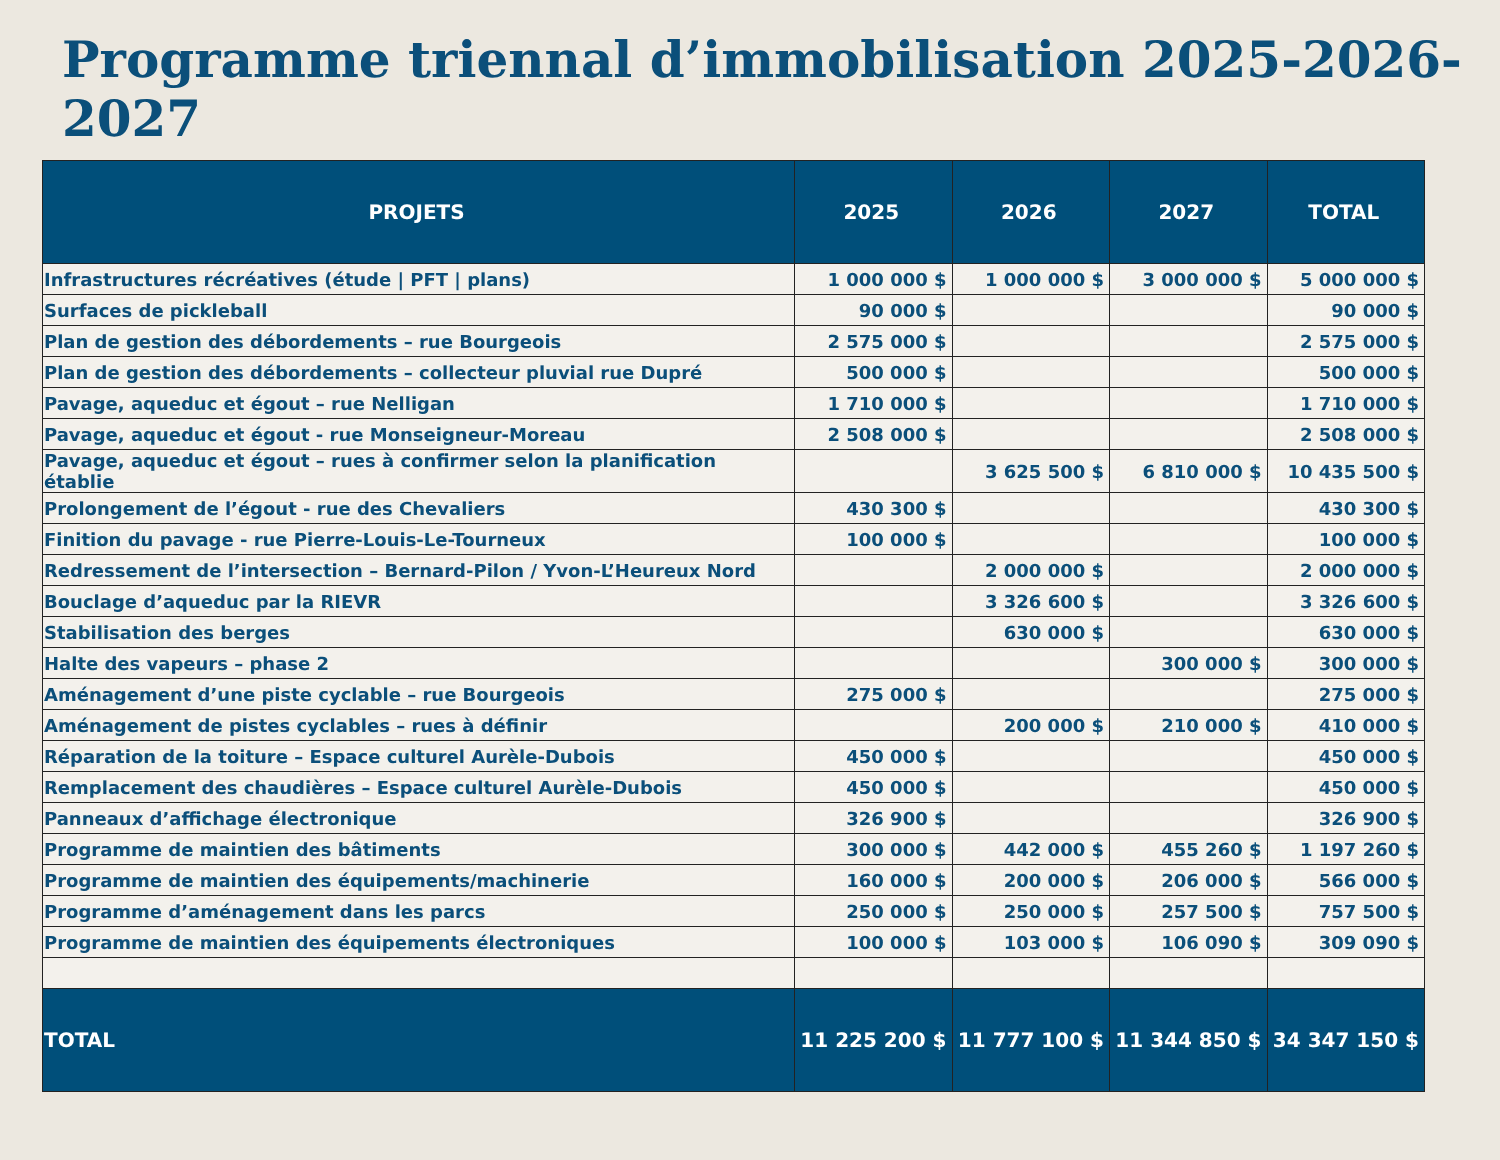Programme triennal d’immobilisation 2025-2026-2027
| PROJETS | 2025 | 2026 | 2027 | TOTAL |
| --- | --- | --- | --- | --- |
| Infrastructures récréatives (étude / PFT / plans) | 1 000 000 $ | 1 000 000 $ | 3 000 000 $ | 5 000 000 $ |
| Surfaces de pickleball | 90 000 $ | | | 90 000 $ |
| Plan de gestion des débordements – rue Bourgeois | 2 575 000 $ | | | 2 575 000 $ |
| Plan de gestion des débordements – collecteur pluvial rue Dupré | 500 000 $ | | | 500 000 $ |
| Pavage, aqueduc et égout – rue Nelligan | 1 710 000 $ | | | 1 710 000 $ |
| Pavage, aqueduc et égout - rue Monseigneur-Moreau | 2 508 000 $ | | | 2 508 000 $ |
| Pavage, aqueduc et égout – rues à confirmer selon la planification établie | | 3 625 500 $ | 6 810 000 $ | 10 435 500 $ |
| Prolongement de l’égout - rue des Chevaliers | 430 300 $ | | | 430 300 $ |
| Finition du pavage - rue Pierre-Louis-Le-Tourneux | 100 000 $ | | | 100 000 $ |
| Redressement de l’intersection – Bernard-Pilon / Yvon-L’Heureux Nord | | 2 000 000 $ | | 2 000 000 $ |
| Bouclage d’aqueduc par la RIEVR | | 3 326 600 $ | | 3 326 600 $ |
| Stabilisation des berges | | 630 000 $ | | 630 000 $ |
| Halte des vapeurs – phase 2 | | | 300 000 $ | 300 000 $ |
| Aménagement d’une piste cyclable – rue Bourgeois | 275 000 $ | | | 275 000 $ |
| Aménagement de pistes cyclables – rues à définir | | 200 000 $ | 210 000 $ | 410 000 $ |
| Réparation de la toiture – Espace culturel Aurèle-Dubois | 450 000 $ | | | 450 000 $ |
| Remplacement des chaudières – Espace culturel Aurèle-Dubois | 450 000 $ | | | 450 000 $ |
| Panneaux d’affichage électronique | 326 900 $ | | | 326 900 $ |
| Programme de maintien des bâtiments | 300 000 $ | 442 000 $ | 455 260 $ | 1 197 260 $ |
| Programme de maintien des équipements/machinerie | 160 000 $ | 200 000 $ | 206 000 $ | 566 000 $ |
| Programme d’aménagement dans les parcs | 250 000 $ | 250 000 $ | 257 500 $ | 757 500 $ |
| Programme de maintien des équipements électroniques | 100 000 $ | 103 000 $ | 106 090 $ | 309 090 $ |
| TOTAL | 11 225 200 $ | 11 777 100 $ | 11 344 850 $ | 34 347 150 $ |